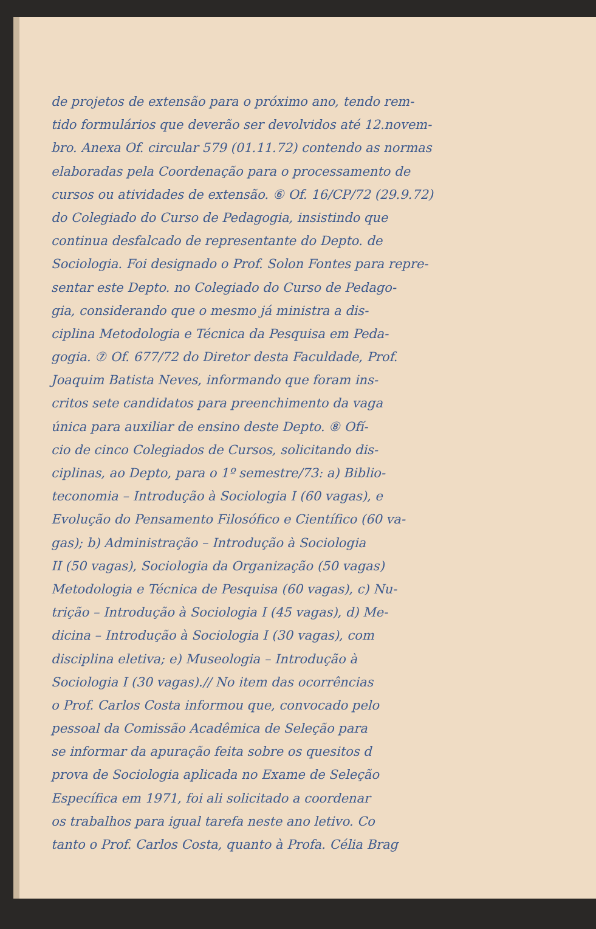de projetos de extensão para o próximo ano, tendo rem-
tido formulários que deverão ser devolvidos até 12.novem-
bro. Anexa Of. circular 579 (01.11.72) contendo as normas
elaboradas pela Coordenação para o processamento de
cursos ou atividades de extensão. ⑥ Of. 16/CP/72 (29.9.72)
do Colegiado do Curso de Pedagogia, insistindo que
continua desfalcado de representante do Depto. de
Sociologia. Foi designado o Prof. Solon Fontes para repre-
sentar este Depto. no Colegiado do Curso de Pedago-
gia, considerando que o mesmo já ministra a dis-
ciplina Metodologia e Técnica da Pesquisa em Peda-
gogia. ⑦ Of. 677/72 do Diretor desta Faculdade, Prof.
Joaquim Batista Neves, informando que foram ins-
critos sete candidatos para preenchimento da vaga
única para auxiliar de ensino deste Depto. ⑧ Ofí-
cio de cinco Colegiados de Cursos, solicitando dis-
ciplinas, ao Depto, para o 1º semestre/73: a) Biblio-
teconomia – Introdução à Sociologia I (60 vagas), e
Evolução do Pensamento Filosófico e Científico (60 va-
gas); b) Administração – Introdução à Sociologia
II (50 vagas), Sociologia da Organização (50 vagas)
Metodologia e Técnica de Pesquisa (60 vagas), c) Nu-
trição – Introdução à Sociologia I (45 vagas), d) Me-
dicina – Introdução à Sociologia I (30 vagas), com
disciplina eletiva; e) Museologia – Introdução à
Sociologia I (30 vagas).// No item das ocorrências
o Prof. Carlos Costa informou que, convocado pelo
pessoal da Comissão Acadêmica de Seleção para
se informar da apuração feita sobre os quesitos d
prova de Sociologia aplicada no Exame de Seleção
Específica em 1971, foi ali solicitado a coordenar
os trabalhos para igual tarefa neste ano letivo. Co
tanto o Prof. Carlos Costa, quanto à Profa. Célia Brag